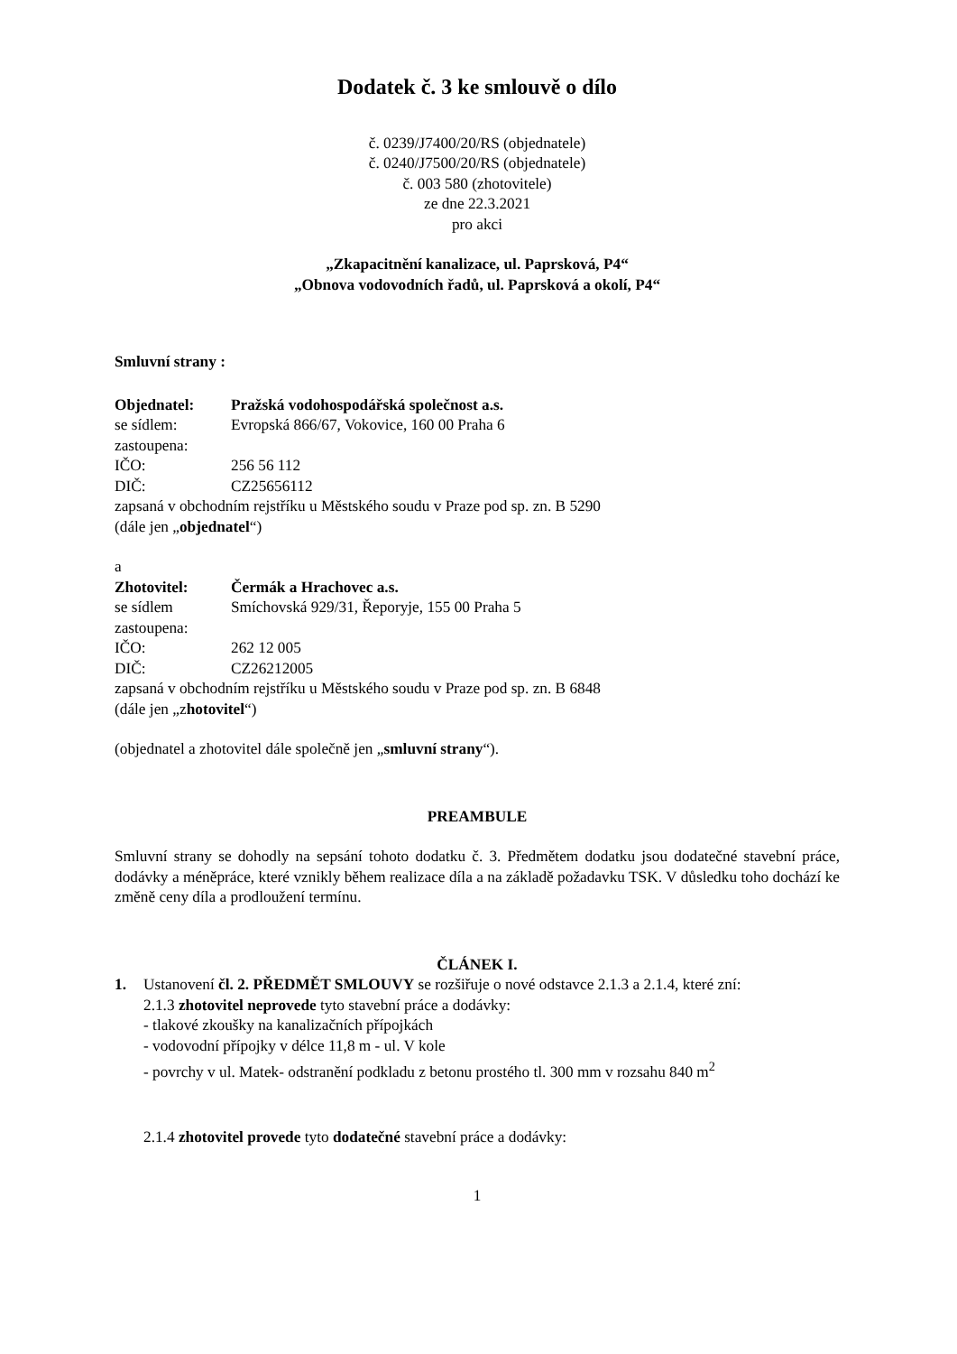Dodatek č. 3 ke smlouvě o dílo
č. 0239/J7400/20/RS (objednatele)
č. 0240/J7500/20/RS (objednatele)
č. 003 580 (zhotovitele)
ze dne 22.3.2021
pro akci
„Zkapacitnění kanalizace, ul. Paprsková, P4“
„Obnova vodovodních řadů, ul. Paprsková a okolí, P4“
Smluvní strany :
Objednatel: Pražská vodohospodářská společnost a.s.
se sídlem: Evropská 866/67, Vokovice, 160 00 Praha 6
zastoupena:
IČO: 256 56 112
DIČ: CZ25656112
zapsaná v obchodním rejstříku u Městského soudu v Praze pod sp. zn. B 5290
(dále jen „objednatel“)
a
Zhotovitel: Čermák a Hrachovec a.s.
se sídlem Smíchovská 929/31, Řeporyje, 155 00 Praha 5
zastoupena:
IČO: 262 12 005
DIČ: CZ26212005
zapsaná v obchodním rejstříku u Městského soudu v Praze pod sp. zn. B 6848
(dále jen „zhotovitel“)
(objednatel a zhotovitel dále společně jen „smluvní strany“).
PREAMBULE
Smluvní strany se dohodly na sepsání tohoto dodatku č. 3. Předmětem dodatku jsou dodatečné stavební práce, dodávky a méněpráce, které vznikly během realizace díla a na základě požadavku TSK. V důsledku toho dochází ke změně ceny díla a prodloužení termínu.
ČLÁNEK I.
1. Ustanovení čl. 2. PŘEDMĚT SMLOUVY se rozšiřuje o nové odstavce 2.1.3 a 2.1.4, které zní:
2.1.3 zhotovitel neprovede tyto stavební práce a dodávky:
- tlakové zkoušky na kanalizačních přípojkách
- vodovodní přípojky v délce 11,8 m - ul. V kole
- povrchy v ul. Matek- odstranění podkladu z betonu prostého tl. 300 mm v rozsahu 840 m<sup>2</sup>
2.1.4 zhotovitel provede tyto dodatečné stavební práce a dodávky:
1